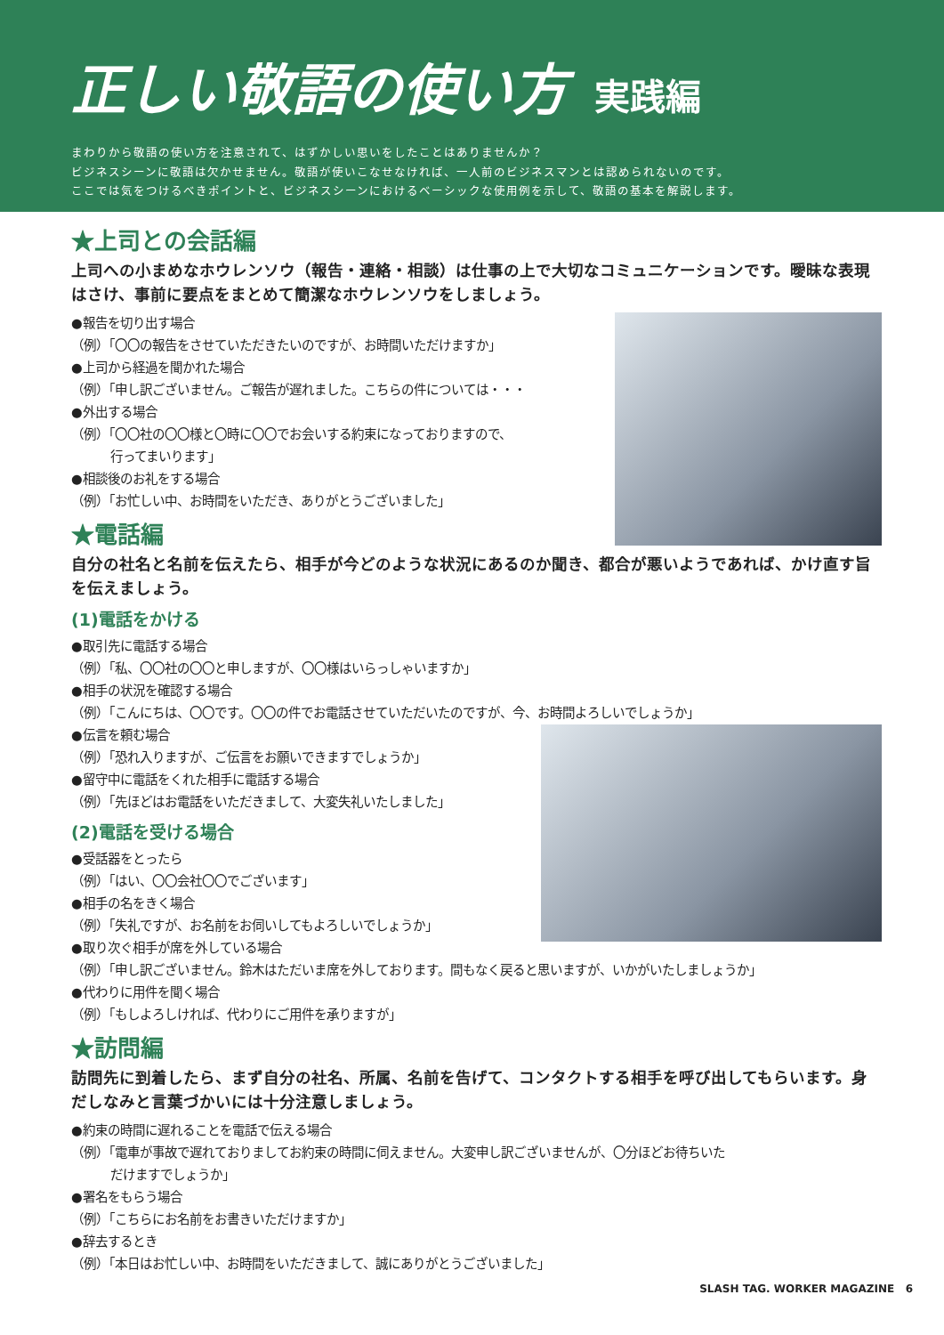正しい敬語の使い方 実践編
まわりから敬語の使い方を注意されて、はずかしい思いをしたことはありませんか？
ビジネスシーンに敬語は欠かせません。敬語が使いこなせなければ、一人前のビジネスマンとは認められないのです。
ここでは気をつけるべきポイントと、ビジネスシーンにおけるベーシックな使用例を示して、敬語の基本を解説します。
★上司との会話編
上司への小まめなホウレンソウ（報告・連絡・相談）は仕事の上で大切なコミュニケーションです。曖昧な表現はさけ、事前に要点をまとめて簡潔なホウレンソウをしましょう。
●報告を切り出す場合
（例）「〇〇の報告をさせていただきたいのですが、お時間いただけますか」
●上司から経過を聞かれた場合
（例）「申し訳ございません。ご報告が遅れました。こちらの件については・・・
●外出する場合
（例）「〇〇社の〇〇様と〇時に〇〇でお会いする約束になっておりますので、
行ってまいります」
●相談後のお礼をする場合
（例）「お忙しい中、お時間をいただき、ありがとうございました」
★電話編
自分の社名と名前を伝えたら、相手が今どのような状況にあるのか聞き、都合が悪いようであれば、かけ直す旨を伝えましょう。
(1)電話をかける
●取引先に電話する場合
（例）「私、〇〇社の〇〇と申しますが、〇〇様はいらっしゃいますか」
●相手の状況を確認する場合
（例）「こんにちは、〇〇です。〇〇の件でお電話させていただいたのですが、今、お時間よろしいでしょうか」
●伝言を頼む場合
（例）「恐れ入りますが、ご伝言をお願いできますでしょうか」
●留守中に電話をくれた相手に電話する場合
（例）「先ほどはお電話をいただきまして、大変失礼いたしました」
(2)電話を受ける場合
●受話器をとったら
（例）「はい、〇〇会社〇〇でございます」
●相手の名をきく場合
（例）「失礼ですが、お名前をお伺いしてもよろしいでしょうか」
●取り次ぐ相手が席を外している場合
（例）「申し訳ございません。鈴木はただいま席を外しております。間もなく戻ると思いますが、いかがいたしましょうか」
●代わりに用件を聞く場合
（例）「もしよろしければ、代わりにご用件を承りますが」
★訪問編
訪問先に到着したら、まず自分の社名、所属、名前を告げて、コンタクトする相手を呼び出してもらいます。身だしなみと言葉づかいには十分注意しましょう。
●約束の時間に遅れることを電話で伝える場合
（例）「電車が事故で遅れておりましてお約束の時間に伺えません。大変申し訳ございませんが、〇分ほどお待ちいた
だけますでしょうか」
●署名をもらう場合
（例）「こちらにお名前をお書きいただけますか」
●辞去するとき
（例）「本日はお忙しい中、お時間をいただきまして、誠にありがとうございました」
SLASH TAG. WORKER MAGAZINE 6